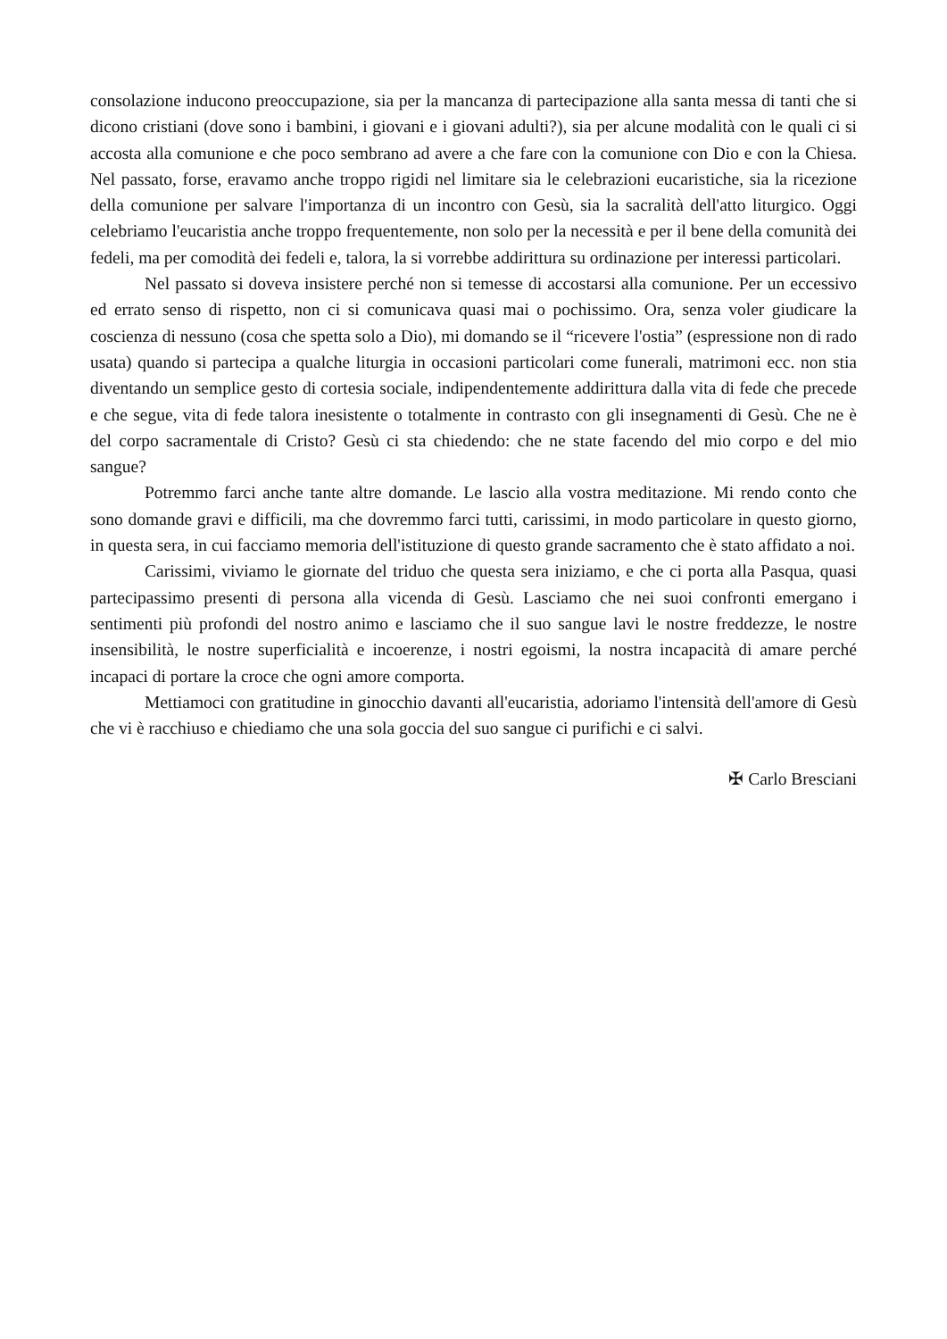consolazione inducono preoccupazione, sia per la mancanza di partecipazione alla santa messa di tanti che si dicono cristiani (dove sono i bambini, i giovani e i giovani adulti?), sia per alcune modalità con le quali ci si accosta alla comunione e che poco sembrano ad avere a che fare con la comunione con Dio e con la Chiesa. Nel passato, forse, eravamo anche troppo rigidi nel limitare sia le celebrazioni eucaristiche, sia la ricezione della comunione per salvare l'importanza di un incontro con Gesù, sia la sacralità dell'atto liturgico. Oggi celebriamo l'eucaristia anche troppo frequentemente, non solo per la necessità e per il bene della comunità dei fedeli, ma per comodità dei fedeli e, talora, la si vorrebbe addirittura su ordinazione per interessi particolari.
Nel passato si doveva insistere perché non si temesse di accostarsi alla comunione. Per un eccessivo ed errato senso di rispetto, non ci si comunicava quasi mai o pochissimo. Ora, senza voler giudicare la coscienza di nessuno (cosa che spetta solo a Dio), mi domando se il “ricevere l'ostia” (espressione non di rado usata) quando si partecipa a qualche liturgia in occasioni particolari come funerali, matrimoni ecc. non stia diventando un semplice gesto di cortesia sociale, indipendentemente addirittura dalla vita di fede che precede e che segue, vita di fede talora inesistente o totalmente in contrasto con gli insegnamenti di Gesù. Che ne è del corpo sacramentale di Cristo? Gesù ci sta chiedendo: che ne state facendo del mio corpo e del mio sangue?
Potremmo farci anche tante altre domande. Le lascio alla vostra meditazione. Mi rendo conto che sono domande gravi e difficili, ma che dovremmo farci tutti, carissimi, in modo particolare in questo giorno, in questa sera, in cui facciamo memoria dell'istituzione di questo grande sacramento che è stato affidato a noi.
Carissimi, viviamo le giornate del triduo che questa sera iniziamo, e che ci porta alla Pasqua, quasi partecipassimo presenti di persona alla vicenda di Gesù. Lasciamo che nei suoi confronti emergano i sentimenti più profondi del nostro animo e lasciamo che il suo sangue lavi le nostre freddezze, le nostre insensibilità, le nostre superficialità e incoerenze, i nostri egoismi, la nostra incapacità di amare perché incapaci di portare la croce che ogni amore comporta.
Mettiamoci con gratitudine in ginocchio davanti all'eucaristia, adoriamo l'intensità dell'amore di Gesù che vi è racchiuso e chiediamo che una sola goccia del suo sangue ci purifichi e ci salvi.
✠ Carlo Bresciani